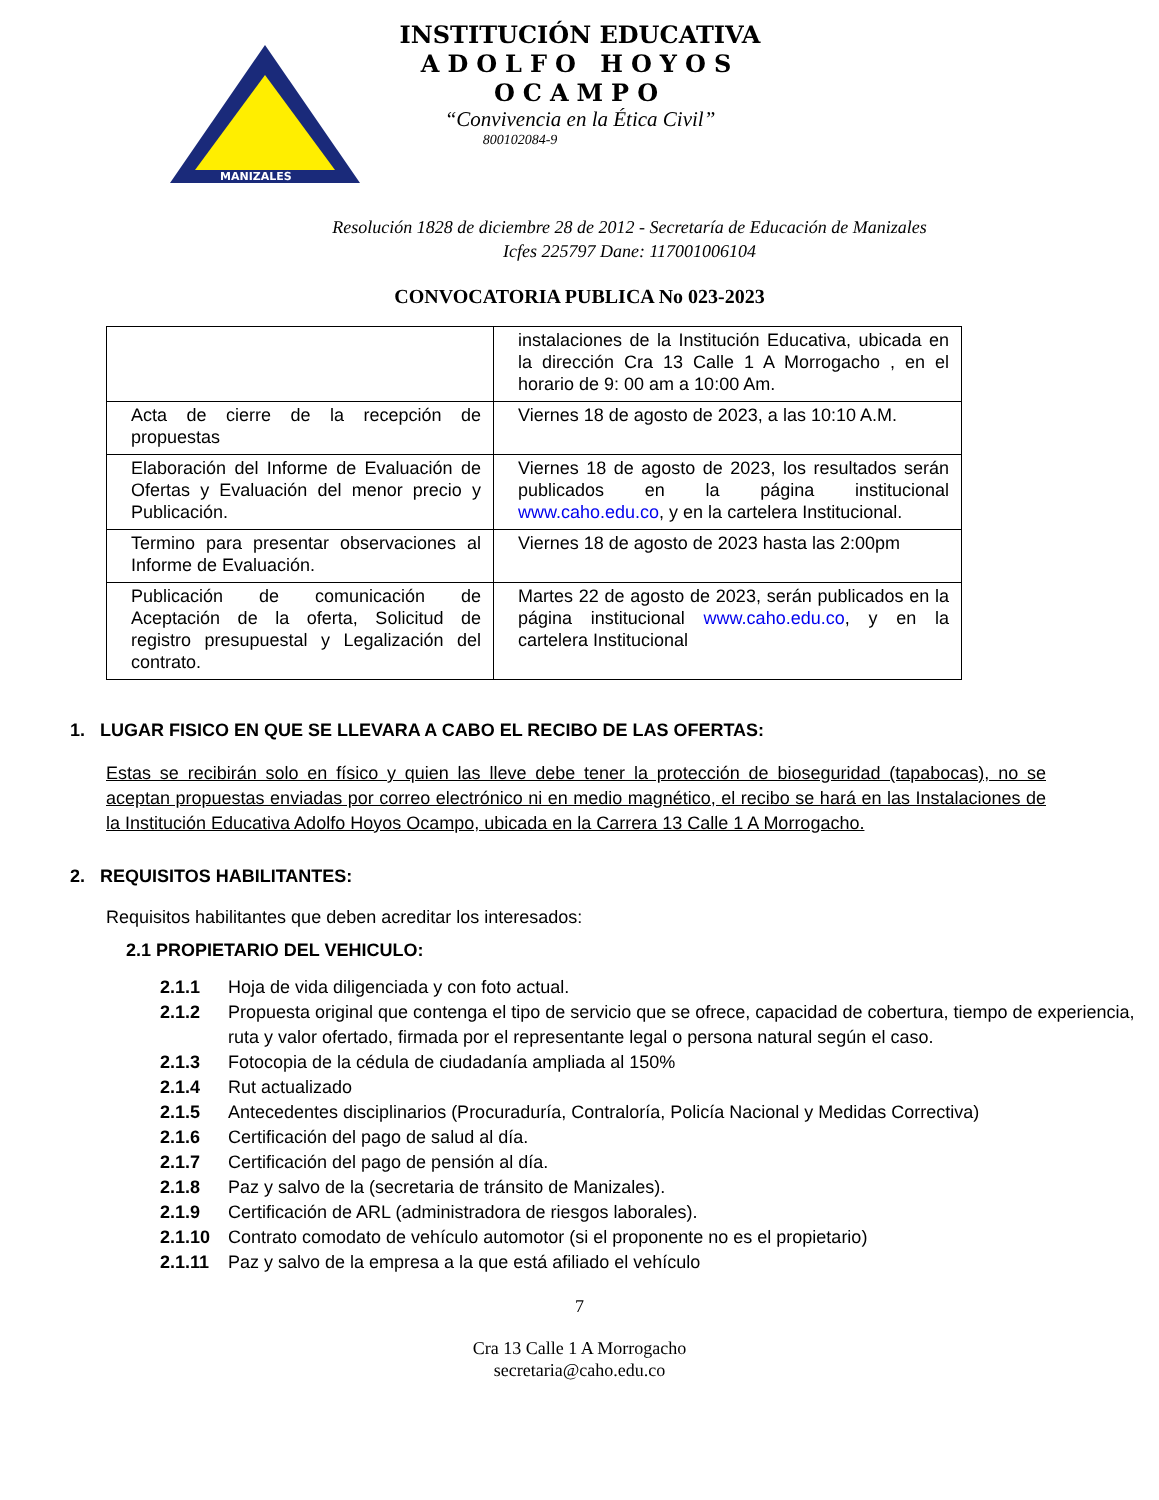MANIZALES
INSTITUCIÓN EDUCATIVA
ADOLFO HOYOS OCAMPO
“Convivencia en la Ética Civil”
800102084-9
Resolución 1828 de diciembre 28 de 2012 - Secretaría de Educación de Manizales
Icfes 225797 Dane: 117001006104
CONVOCATORIA PUBLICA No 023-2023
| | instalaciones de la Institución Educativa, ubicada en la dirección Cra 13 Calle 1 A Morrogacho , en el horario de 9: 00 am a 10:00 Am. |
| Acta de cierre de la recepción de propuestas | Viernes 18 de agosto de 2023, a las 10:10 A.M. |
| Elaboración del Informe de Evaluación de Ofertas y Evaluación del menor precio y Publicación. | Viernes 18 de agosto de 2023, los resultados serán publicados en la página institucional www.caho.edu.co , y en la cartelera Institucional. |
| Termino para presentar observaciones al Informe de Evaluación. | Viernes 18 de agosto de 2023 hasta las 2:00pm |
| Publicación de comunicación de Aceptación de la oferta, Solicitud de registro presupuestal y Legalización del contrato. | Martes 22 de agosto de 2023, serán publicados en la página institucional www.caho.edu.co , y en la cartelera Institucional |
1. LUGAR FISICO EN QUE SE LLEVARA A CABO EL RECIBO DE LAS OFERTAS:
Estas se recibirán solo en físico y quien las lleve debe tener la protección de bioseguridad (tapabocas), no se aceptan propuestas enviadas por correo electrónico ni en medio magnético, el recibo se hará en las Instalaciones de la Institución Educativa Adolfo Hoyos Ocampo, ubicada en la Carrera 13 Calle 1 A Morrogacho.
2. REQUISITOS HABILITANTES:
Requisitos habilitantes que deben acreditar los interesados:
2.1 PROPIETARIO DEL VEHICULO:
2.1.1 Hoja de vida diligenciada y con foto actual.
2.1.2 Propuesta original que contenga el tipo de servicio que se ofrece, capacidad de cobertura, tiempo de experiencia, ruta y valor ofertado, firmada por el representante legal o persona natural según el caso.
2.1.3 Fotocopia de la cédula de ciudadanía ampliada al 150%
2.1.4 Rut actualizado
2.1.5 Antecedentes disciplinarios (Procuraduría, Contraloría, Policía Nacional y Medidas Correctiva)
2.1.6 Certificación del pago de salud al día.
2.1.7 Certificación del pago de pensión al día.
2.1.8 Paz y salvo de la (secretaria de tránsito de Manizales).
2.1.9 Certificación de ARL (administradora de riesgos laborales).
2.1.10 Contrato comodato de vehículo automotor (si el proponente no es el propietario)
2.1.11 Paz y salvo de la empresa a la que está afiliado el vehículo
7
Cra 13 Calle 1 A Morrogacho
secretaria@caho.edu.co